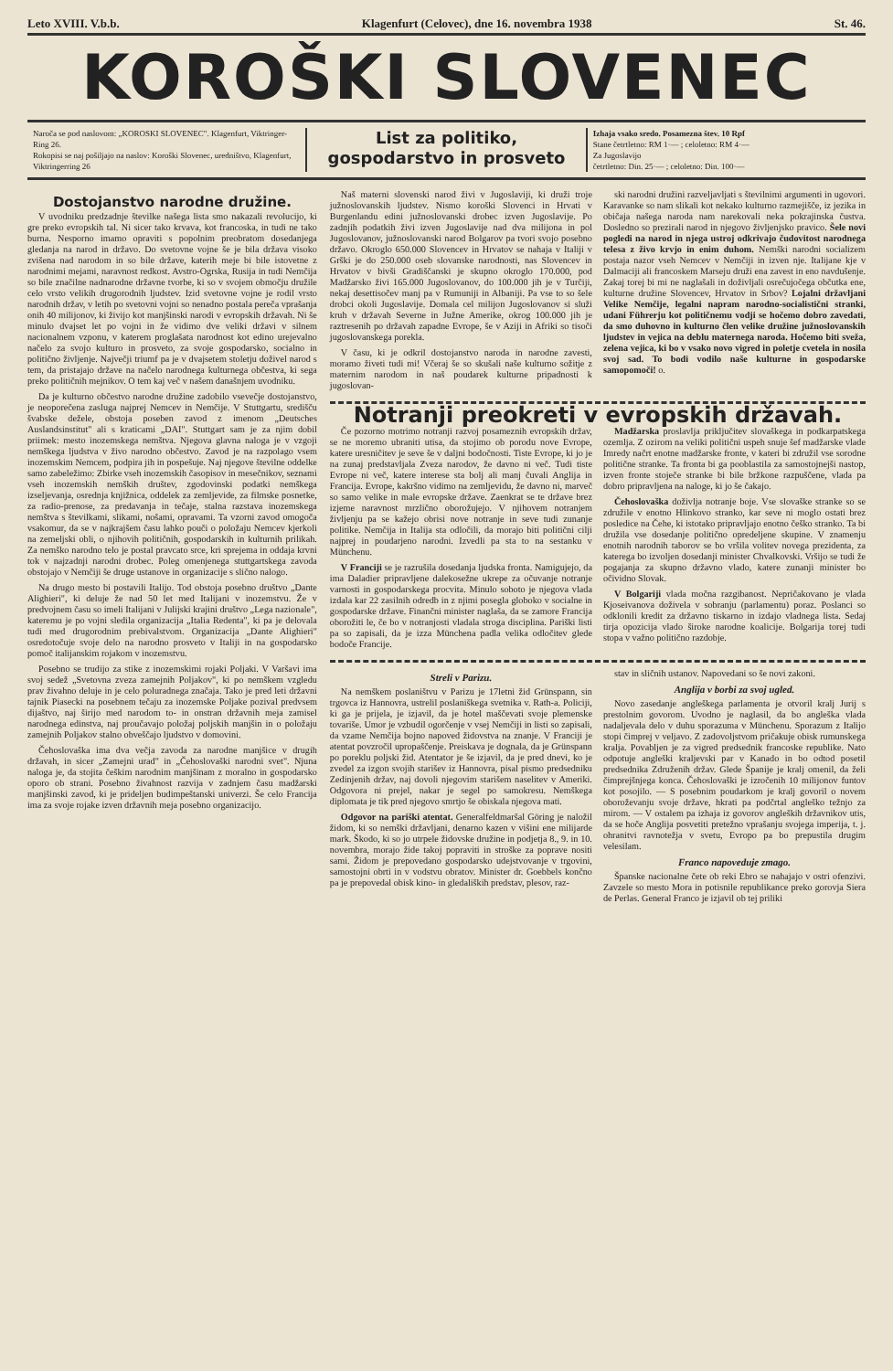Leto XVIII. V.b.b. Klagenfurt (Celovec), dne 16. novembra 1938 St. 46.
KOROŠKI SLOVENEC
Naroča se pod naslovom: „KOROSKI SLOVENEC". Klagenfurt, Viktringer-Ring 26.
Rokopisi se naj pošiljajo na naslov: Koroški Slovenec, uredništvo, Klagenfurt, Viktringerring 26
List za politiko,
gospodarstvo in prosveto
Izhaja vsako sredo. Posamezna štev. 10 Rpf
Stane četrtletno: RM 1·— ; celoletno: RM 4·—
Za Jugoslavijo
četrtletno: Din. 25·— ; celoletno: Din. 100·—
Dostojanstvo narodne družine.
V uvodniku predzadnje številke našega lista smo nakazali revolucijo, ki gre preko evropskih tal. Ni sicer tako krvava, kot francoska, in tudi ne tako burna. Nesporno imamo opraviti s popolnim preobratom dosedanjega gledanja na narod in državo. Do svetovne vojne še je bila država visoko zvišena nad narodom in so bile države, katerih meje bi bile istovetne z narodnimi mejami, naravnost redkost. Avstro-Ogrska, Rusija in tudi Nemčija so bile značilne nadnarodne državne tvorbe, ki so v svojem območju družile celo vrsto velikih drugorodnih ljudstev. Izid svetovne vojne je rodil vrsto narodnih držav, v letih po svetovni vojni so nenadno postala pereča vprašanja onih 40 milijonov, ki živijo kot manjšinski narodi v evropskih državah. Ni še minulo dvajset let po vojni in že vidimo dve veliki državi v silnem nacionalnem vzponu, v katerem proglašata narodnost kot edino urejevalno načelo za svojo kulturo in prosveto, za svoje gospodarsko, socialno in politično življenje. Največji triumf pa je v dvajsetem stoletju doživel narod s tem, da pristajajo države na načelo narodnega kulturnega občestva, ki sega preko političnih mejnikov. O tem kaj več v našem današnjem uvodniku.
Da je kulturno občestvo narodne družine zadobilo vsevečje dostojanstvo, je neoporečena zasluga najprej Nemcev in Nemčije. V Stuttgartu, središču švabske dežele, obstoja poseben zavod z imenom „Deutsches Auslandsinstitut" ali s kraticami „DAI". Stuttgart sam je za njim dobil priimek: mesto inozemskega nemštva. Njegova glavna naloga je v vzgoji nemškega ljudstva v živo narodno občestvo. Zavod je na razpolago vsem inozemskim Nemcem, podpira jih in pospešuje. Naj njegove številne oddelke samo zabeležimo: Zbirke vseh inozemskih časopisov in mesečnikov, seznami vseh inozemskih nemških društev, zgodovinski podatki nemškega izseljevanja, osrednja knjižnica, oddelek za zemljevide, za filmske posnetke, za radio-prenose, za predavanja in tečaje, stalna razstava inozemskega nemštva s številkami, slikami, nošami, opravami. Ta vzorni zavod omogoča vsakomur, da se v najkrajšem času lahko pouči o položaju Nemcev kjerkoli na zemeljski obli, o njihovih političnih, gospodarskih in kulturnih prilikah. Za nemško narodno telo je postal pravcato srce, kri sprejema in oddaja krvni tok v najzadnji narodni drobec. Poleg omenjenega stuttgartskega zavoda obstojajo v Nemčiji še druge ustanove in organizacije s slično nalogo.
Na drugo mesto bi postavili Italijo. Tod obstoja posebno društvo „Dante Alighieri", ki deluje že nad 50 let med Italijani v inozemstvu. Že v predvojnem času so imeli Italijani v Julijski krajini društvo „Lega nazionale", kateremu je po vojni sledila organizacija „Italia Redenta", ki pa je delovala tudi med drugorodnim prebivalstvom. Organizacija „Dante Alighieri" osredotočuje svoje delo na narodno prosveto v Italiji in na gospodarsko pomoč italijanskim rojakom v inozemstvu.
Posebno se trudijo za stike z inozemskimi rojaki Poljaki. V Varšavi ima svoj sedež „Svetovna zveza zamejnih Poljakov", ki po nemškem vzgledu prav živahno deluje in je celo poluradnega značaja. Tako je pred leti državni tajnik Piasecki na posebnem tečaju za inozemske Poljake pozival predvsem dijaštvo, naj širijo med narodom to- in onstran državnih meja zamisel narodnega edinstva, naj proučavajo položaj poljskih manjšin in o položaju zamejnih Poljakov stalno obveščajo ljudstvo v domovini.
Čehoslovaška ima dva večja zavoda za narodne manjšice v drugih državah, in sicer „Zamejni urad" in „Čehoslovaški narodni svet". Njuna naloga je, da stojita češkim narodnim manjšinam z moralno in gospodarsko oporo ob strani. Posebno živahnost razvija v zadnjem času madžarski manjšinski zavod, ki je prideljen budimpeštanski univerzi. Še celo Francija ima za svoje rojake izven državnih meja posebno organizacijo.
Naš materni slovenski narod živi v Jugoslaviji, ki druži troje južnoslovanskih ljudstev. Nismo koroški Slovenci in Hrvati v Burgenlandu edini južnoslovanski drobec izven Jugoslavije. Po zadnjih podatkih živi izven Jugoslavije nad dva milijona in pol Jugoslovanov, južnoslovanski narod Bolgarov pa tvori svojo posebno državo. Okroglo 650.000 Slovencev in Hrvatov se nahaja v Italiji v Grški je do 250.000 oseb slovanske narodnosti, nas Slovencev in Hrvatov v bivši Gradiščanski je skupno okroglo 170.000, pod Madžarsko živi 165.000 Jugoslovanov, do 100.000 jih je v Turčiji, nekaj desettisočev manj pa v Rumuniji in Albaniji. Pa vse to so šele drobci okoli Jugoslavije. Domala cel milijon Jugoslovanov si služi kruh v državah Severne in Južne Amerike, okrog 100.000 jih je raztresenih po državah zapadne Evrope, še v Aziji in Afriki so tisoči jugoslovanskega porekla.
V času, ki je odkril dostojanstvo naroda in narodne zavesti, moramo živeti tudi mi! Včeraj še so skušali naše kulturno sožitje z maternim narodom in naš poudarek kulturne pripadnosti k jugoslovan-
ski narodni družini razveljavljati s številnimi argumenti in ugovori. Karavanke so nam slikali kot nekako kulturno razmejišče, iz jezika in običaja našega naroda nam narekovali neka pokrajinska čustva. Dosledno so prezirali narod in njegovo življenjsko pravico. Šele novi pogledi na narod in njega ustroj odkrivajo čudovitost narodnega telesa z živo krvjo in enim duhom. Nemški narodni socializem postaja nazor vseh Nemcev v Nemčiji in izven nje. Italijane kje v Dalmaciji ali francoskem Marseju druži ena zavest in eno navdušenje. Zakaj torej bi mi ne naglašali in doživljali osrečujočega občutka ene, kulturne družine Slovencev, Hrvatov in Srbov? Lojalni državljani Velike Nemčije, legalni napram narodno-socialistični stranki, udani Führerju kot političnemu vodji se hočemo dobro zavedati, da smo duhovno in kulturno člen velike družine južnoslovanskih ljudstev in vejica na deblu maternega naroda. Hočemo biti sveža, zelena vejica, ki bo v vsako novo vigred in poletje cvetela in nosila svoj sad. To bodi vodilo naše kulturne in gospodarske samopomoči! o.
Notranji preokreti v evropskih državah.
Če pozorno motrimo notranji razvoj posameznih evropskih držav, se ne moremo ubraniti utisa, da stojimo ob porodu nove Evrope, katere uresničitev je seve še v daljni bodočnosti. Tiste Evrope, ki jo je na zunaj predstavljala Zveza narodov, že davno ni več. Tudi tiste Evrope ni več, katere interese sta bolj ali manj čuvali Anglija in Francija. Evrope, kakršno vidimo na zemljevidu, že davno ni, marveč so samo velike in male evropske države. Zaenkrat se te države brez izjeme naravnost mrzlično oborožujejo. V njihovem notranjem življenju pa se kažejo obrisi nove notranje in seve tudi zunanje politike. Nemčija in Italija sta odločili, da morajo biti politični cilji najprej in poudarjeno narodni. Izvedli pa sta to na sestanku v Münchenu.
V Franciji se je razrušila dosedanja ljudska fronta. Namigujejo, da ima Daladier pripravljene dalekosežne ukrepe za očuvanje notranje varnosti in gospodarskega procvita. Minulo soboto je njegova vlada izdala kar 22 zasilnih odredb in z njimi posegla globoko v socialne in gospodarske države. Finančni minister naglaša, da se zamore Francija oborožiti le, če bo v notranjosti vladala stroga disciplina. Pariški listi pa so zapisali, da je izza Münchena padla velika odločitev glede bodoče Francije.
Madžarska proslavlja priključitev slovaškega in podkarpatskega ozemlja. Z ozirom na veliki politični uspeh snuje šef madžarske vlade Imredy načrt enotne madžarske fronte, v kateri bi združil vse sorodne politične stranke. Ta fronta bi ga pooblastila za samostojnejši nastop, izven fronte stoječe stranke bi bile bržkone razpuščene, vlada pa dobro pripravljena na naloge, ki jo še čakajo.
Čehoslovaška doživlja notranje boje. Vse slovaške stranke so se združile v enotno Hlinkovo stranko, kar seve ni moglo ostati brez posledice na Čehe, ki istotako pripravljajo enotno češko stranko. Ta bi družila vse dosedanje politično opredeljene skupine. V znamenju enotnih narodnih taborov se bo vršila volitev novega prezidenta, za katerega bo izvoljen dosedanji minister Chvalkovski. Vršijo se tudi že pogajanja za skupno državno vlado, katere zunanji minister bo očividno Slovak.
V Bolgariji vlada močna razgibanost. Nepričakovano je vlada Kjoseivanova doživela v sobranju (parlamentu) poraz. Poslanci so odklonili kredit za državno tiskarno in izdajo vladnega lista. Sedaj tirja opozicija vlado široke narodne koalicije. Bolgarija torej tudi stopa v važno politično razdobje.
Streli v Parizu.
Na nemškem poslaništvu v Parizu je 17letni žid Grünspann, sin trgovca iz Hannovra, ustrelil poslaniškega svetnika v. Rath-a. Policiji, ki ga je prijela, je izjavil, da je hotel maščevati svoje plemenske tovariše. Umor je vzbudil ogorčenje v vsej Nemčiji in listi so zapisali, da vzame Nemčija bojno napoved židovstva na znanje. V Franciji je atentat povzročil upropaščenje. Preiskava je dognala, da je Grünspann po poreklu poljski žid. Atentator je še izjavil, da je pred dnevi, ko je zvedel za izgon svojih starišev iz Hannovra, pisal pismo predsedniku Zedinjenih držav, naj dovoli njegovim starišem naselitev v Ameriki. Odgovora ni prejel, nakar je segel po samokresu. Nemškega diplomata je tik pred njegovo smrtjo še obiskala njegova mati.
Odgovor na pariški atentat. Generalfeldmaršal Göring je naložil židom, ki so nemški državljani, denarno kazen v višini ene milijarde mark. Škodo, ki so jo utrpele židovske družine in podjetja 8., 9. in 10. novembra, morajo žide takoj popraviti in stroške za poprave nositi sami. Židom je prepovedano gospodarsko udejstvovanje v trgovini, samostojni obrti in v vodstvu obratov. Minister dr. Goebbels končno pa je prepovedal obisk kino- in gledaliških predstav, plesov, raz-
stav in sličnih ustanov. Napovedani so še novi zakoni.
Anglija v borbi za svoj ugled.
Novo zasedanje angleškega parlamenta je otvoril kralj Jurij s prestolnim govorom. Uvodno je naglasil, da bo angleška vlada nadaljevala delo v duhu sporazuma v Münchenu. Sporazum z Italijo stopi čimprej v veljavo. Z zadovoljstvom pričakuje obisk rumunskega kralja. Povabljen je za vigred predsednik francoske republike. Nato odpotuje angleški kraljevski par v Kanado in bo odtod posetil predsednika Združenih držav. Glede Španije je kralj omenil, da želi čimprejšnjega konca. Čehoslovaški je izročenih 10 milijonov funtov kot posojilo. — S posebnim poudarkom je kralj govoril o novem oboroževanju svoje države, hkrati pa podčrtal angleško težnjo za mirom. — V ostalem pa izhaja iz govorov angleških državnikov utis, da se hoče Anglija posvetiti pretežno vprašanju svojega imperija, t. j. ohranitvi ravnotežja v svetu, Evropo pa bo prepustila drugim velesilam.
Franco napoveduje zmago.
Španske nacionalne čete ob reki Ebro se nahajajo v ostri ofenzivi. Zavzele so mesto Mora in potisnile republikance preko gorovja Siera de Perlas. General Franco je izjavil ob tej priliki